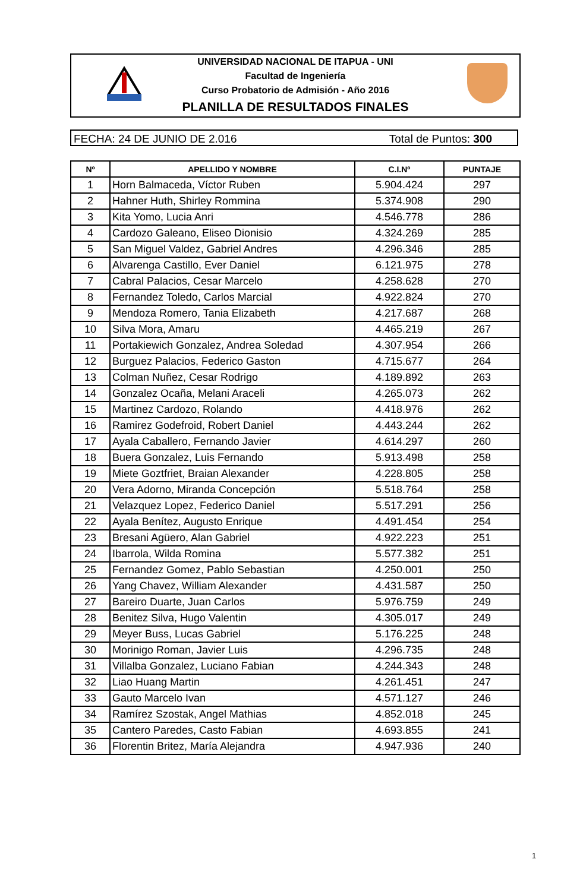UNIVERSIDAD NACIONAL DE ITAPUA - UNI
Facultad de Ingeniería
Curso Probatorio de Admisión - Año 2016
PLANILLA DE RESULTADOS FINALES
FECHA: 24 DE JUNIO DE 2.016 Total de Puntos: 300
| Nº | APELLIDO Y NOMBRE | C.I.Nº | PUNTAJE |
| --- | --- | --- | --- |
| 1 | Horn Balmaceda, Víctor Ruben | 5.904.424 | 297 |
| 2 | Hahner Huth, Shirley Rommina | 5.374.908 | 290 |
| 3 | Kita Yomo, Lucia Anri | 4.546.778 | 286 |
| 4 | Cardozo Galeano, Eliseo Dionisio | 4.324.269 | 285 |
| 5 | San Miguel Valdez, Gabriel Andres | 4.296.346 | 285 |
| 6 | Alvarenga Castillo, Ever Daniel | 6.121.975 | 278 |
| 7 | Cabral Palacios, Cesar Marcelo | 4.258.628 | 270 |
| 8 | Fernandez Toledo, Carlos Marcial | 4.922.824 | 270 |
| 9 | Mendoza Romero, Tania Elizabeth | 4.217.687 | 268 |
| 10 | Silva Mora, Amaru | 4.465.219 | 267 |
| 11 | Portakiewich Gonzalez, Andrea Soledad | 4.307.954 | 266 |
| 12 | Burguez Palacios, Federico Gaston | 4.715.677 | 264 |
| 13 | Colman Nuñez, Cesar Rodrigo | 4.189.892 | 263 |
| 14 | Gonzalez Ocaña, Melani Araceli | 4.265.073 | 262 |
| 15 | Martinez Cardozo, Rolando | 4.418.976 | 262 |
| 16 | Ramirez Godefroid, Robert Daniel | 4.443.244 | 262 |
| 17 | Ayala Caballero, Fernando Javier | 4.614.297 | 260 |
| 18 | Buera Gonzalez, Luis Fernando | 5.913.498 | 258 |
| 19 | Miete Goztfriet, Braian Alexander | 4.228.805 | 258 |
| 20 | Vera Adorno, Miranda Concepción | 5.518.764 | 258 |
| 21 | Velazquez Lopez, Federico Daniel | 5.517.291 | 256 |
| 22 | Ayala Benítez, Augusto Enrique | 4.491.454 | 254 |
| 23 | Bresani Agüero, Alan Gabriel | 4.922.223 | 251 |
| 24 | Ibarrola, Wilda Romina | 5.577.382 | 251 |
| 25 | Fernandez Gomez, Pablo Sebastian | 4.250.001 | 250 |
| 26 | Yang Chavez, William Alexander | 4.431.587 | 250 |
| 27 | Bareiro Duarte, Juan Carlos | 5.976.759 | 249 |
| 28 | Benitez Silva, Hugo Valentin | 4.305.017 | 249 |
| 29 | Meyer Buss, Lucas Gabriel | 5.176.225 | 248 |
| 30 | Morinigo Roman, Javier Luis | 4.296.735 | 248 |
| 31 | Villalba Gonzalez, Luciano Fabian | 4.244.343 | 248 |
| 32 | Liao Huang Martin | 4.261.451 | 247 |
| 33 | Gauto Marcelo Ivan | 4.571.127 | 246 |
| 34 | Ramírez Szostak, Angel Mathias | 4.852.018 | 245 |
| 35 | Cantero Paredes, Casto Fabian | 4.693.855 | 241 |
| 36 | Florentin Britez, María Alejandra | 4.947.936 | 240 |
1